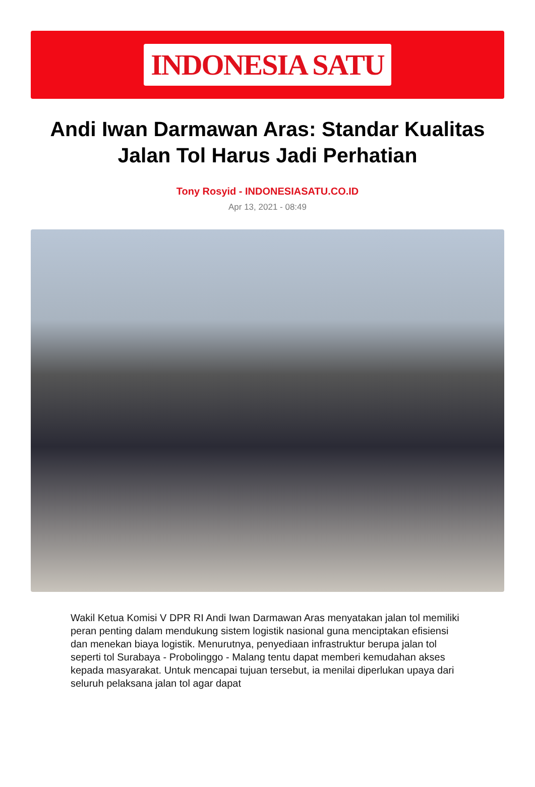INDONESIA SATU
Andi Iwan Darmawan Aras: Standar Kualitas Jalan Tol Harus Jadi Perhatian
Tony Rosyid - INDONESIASATU.CO.ID
Apr 13, 2021 - 08:49
Wakil Ketua Komisi V DPR RI Andi Iwan Darmawan Aras menyatakan jalan tol memiliki peran penting dalam mendukung sistem logistik nasional guna menciptakan efisiensi dan menekan biaya logistik. Menurutnya, penyediaan infrastruktur berupa jalan tol seperti tol Surabaya - Probolinggo - Malang tentu dapat memberi kemudahan akses kepada masyarakat. Untuk mencapai tujuan tersebut, ia menilai diperlukan upaya dari seluruh pelaksana jalan tol agar dapat